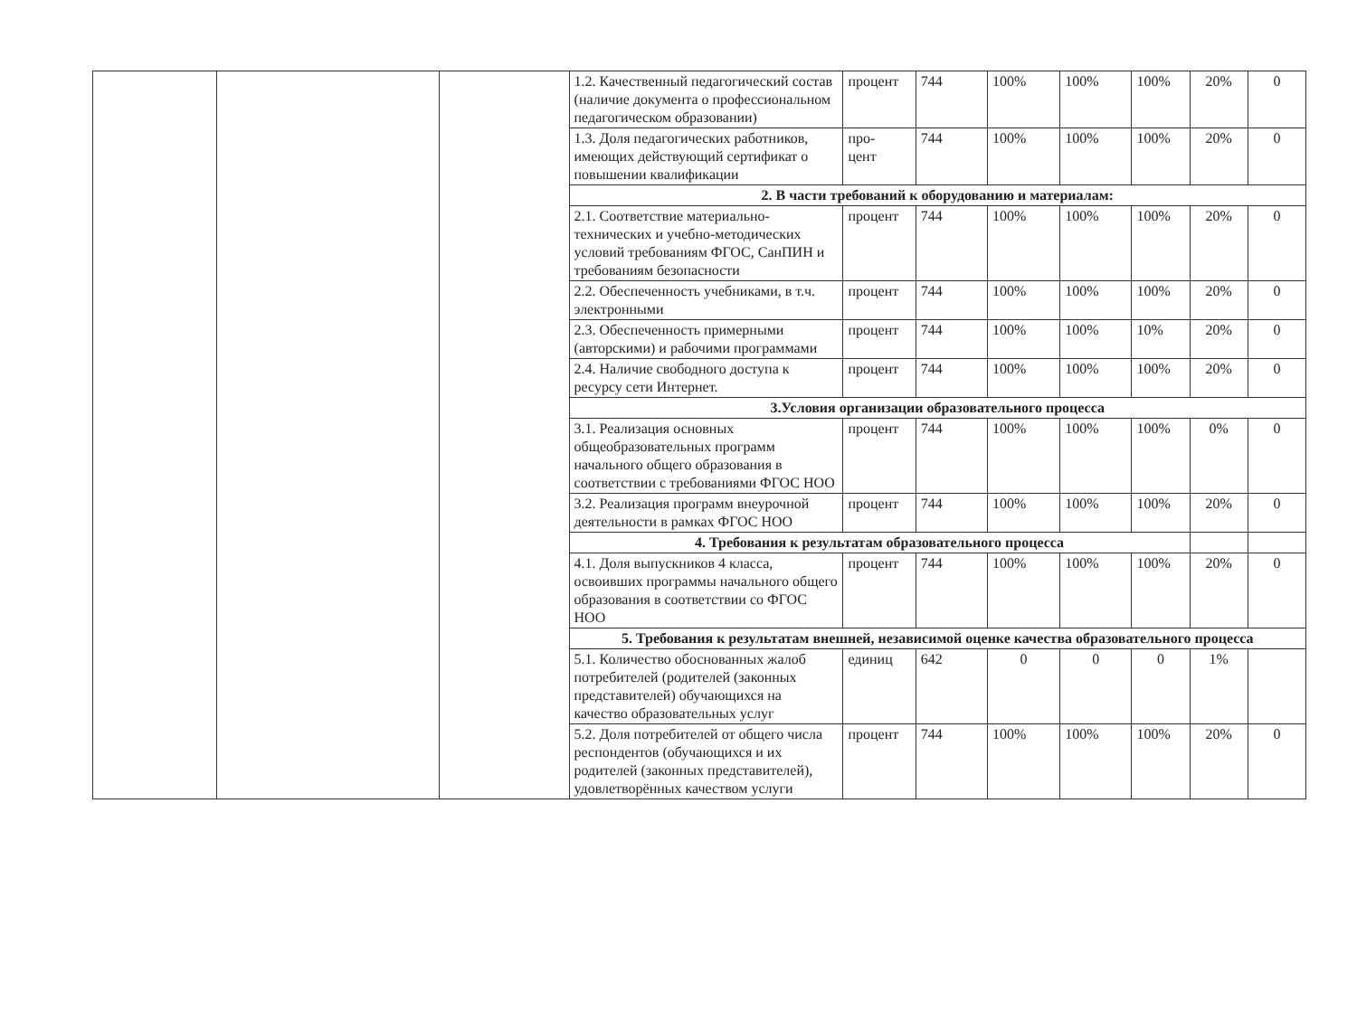| | | | 1.2. Качественный педагогический состав (наличие документа о профессиональном педагогическом образовании) | процент | 744 | 100% | 100% | 100% | 20% | 0 |
| | | | 1.3. Доля педагогических работников, имеющих действующий сертификат о повышении квалификации | про- цент | 744 | 100% | 100% | 100% | 20% | 0 |
| | | | 2. В части требований к оборудованию и материалам: | | | | | | | |
| | | | 2.1. Соответствие материально-технических и учебно-методических условий требованиям ФГОС, СанПИН и требованиям безопасности | процент | 744 | 100% | 100% | 100% | 20% | 0 |
| | | | 2.2. Обеспеченность учебниками, в т.ч. электронными | процент | 744 | 100% | 100% | 100% | 20% | 0 |
| | | | 2.3. Обеспеченность примерными (авторскими) и рабочими программами | процент | 744 | 100% | 100% | 10% | 20% | 0 |
| | | | 2.4. Наличие свободного доступа к ресурсу сети Интернет. | процент | 744 | 100% | 100% | 100% | 20% | 0 |
| | | | 3.Условия организации образовательного процесса | | | | | | | |
| | | | 3.1. Реализация основных общеобразовательных программ начального общего образования в соответствии с требованиями ФГОС НОО | процент | 744 | 100% | 100% | 100% | 0% | 0 |
| | | | 3.2. Реализация программ внеурочной деятельности в рамках ФГОС НОО | процент | 744 | 100% | 100% | 100% | 20% | 0 |
| | | | 4. Требования к результатам образовательного процесса | | | | | | | |
| | | | 4.1. Доля выпускников 4 класса, освоивших программы начального общего образования в соответствии со ФГОС НОО | процент | 744 | 100% | 100% | 100% | 20% | 0 |
| | | | 5. Требования к результатам внешней, независимой оценке качества образовательного процесса | | | | | | | |
| | | | 5.1. Количество обоснованных жалоб потребителей (родителей (законных представителей) обучающихся на качество образовательных услуг | единиц | 642 | 0 | 0 | 0 | 1% | |
| | | | 5.2. Доля потребителей от общего числа респондентов (обучающихся и их родителей (законных представителей), удовлетворённых качеством услуги | процент | 744 | 100% | 100% | 100% | 20% | 0 |